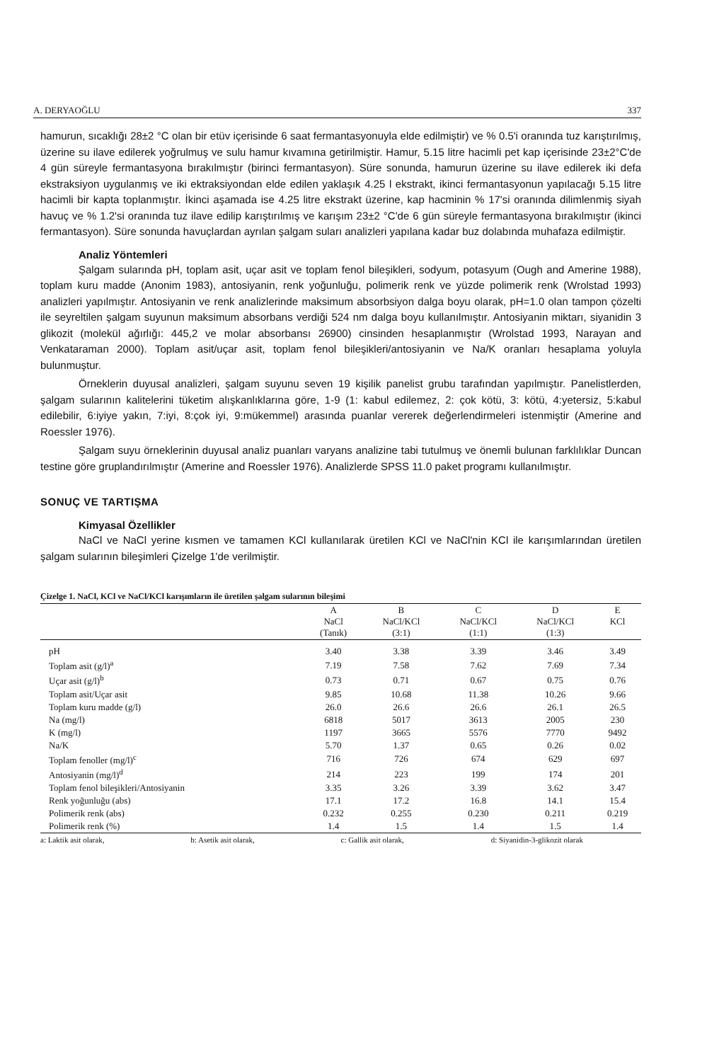A. DERYAOĞLU 337
hamurun, sıcaklığı 28±2 °C olan bir etüv içerisinde 6 saat fermantasyonuyla elde edilmiştir) ve % 0.5'i oranında tuz karıştırılmış, üzerine su ilave edilerek yoğrulmuş ve sulu hamur kıvamına getirilmiştir. Hamur, 5.15 litre hacimli pet kap içerisinde 23±2°C'de 4 gün süreyle fermantasyona bırakılmıştır (birinci fermantasyon). Süre sonunda, hamurun üzerine su ilave edilerek iki defa ekstraksiyon uygulanmış ve iki ektraksiyondan elde edilen yaklaşık 4.25 l ekstrakt, ikinci fermantasyonun yapılacağı 5.15 litre hacimli bir kapta toplanmıştır. İkinci aşamada ise 4.25 litre ekstrakt üzerine, kap hacminin % 17'si oranında dilimlenmiş siyah havuç ve % 1.2'si oranında tuz ilave edilip karıştırılmış ve karışım 23±2 °C'de 6 gün süreyle fermantasyona bırakılmıştır (ikinci fermantasyon). Süre sonunda havuçlardan ayrılan şalgam suları analizleri yapılana kadar buz dolabında muhafaza edilmiştir.
Analiz Yöntemleri
Şalgam sularında pH, toplam asit, uçar asit ve toplam fenol bileşikleri, sodyum, potasyum (Ough and Amerine 1988), toplam kuru madde (Anonim 1983), antosiyanin, renk yoğunluğu, polimerik renk ve yüzde polimerik renk (Wrolstad 1993) analizleri yapılmıştır. Antosiyanin ve renk analizlerinde maksimum absorbsiyon dalga boyu olarak, pH=1.0 olan tampon çözelti ile seyreltilen şalgam suyunun maksimum absorbans verdiği 524 nm dalga boyu kullanılmıştır. Antosiyanin miktarı, siyanidin 3 glikozit (molekül ağırlığı: 445,2 ve molar absorbansı 26900) cinsinden hesaplanmıştır (Wrolstad 1993, Narayan and Venkataraman 2000). Toplam asit/uçar asit, toplam fenol bileşikleri/antosiyanin ve Na/K oranları hesaplama yoluyla bulunmuştur.
Örneklerin duyusal analizleri, şalgam suyunu seven 19 kişilik panelist grubu tarafından yapılmıştır. Panelistlerden, şalgam sularının kalitelerini tüketim alışkanlıklarına göre, 1-9 (1: kabul edilemez, 2: çok kötü, 3: kötü, 4:yetersiz, 5:kabul edilebilir, 6:iyiye yakın, 7:iyi, 8:çok iyi, 9:mükemmel) arasında puanlar vererek değerlendirmeleri istenmiştir (Amerine and Roessler 1976).
Şalgam suyu örneklerinin duyusal analiz puanları varyans analizine tabi tutulmuş ve önemli bulunan farklılıklar Duncan testine göre gruplandırılmıştır (Amerine and Roessler 1976). Analizlerde SPSS 11.0 paket programı kullanılmıştır.
SONUÇ VE TARTIŞMA
Kimyasal Özellikler
NaCl ve NaCl yerine kısmen ve tamamen KCl kullanılarak üretilen KCl ve NaCl'nin KCl ile karışımlarından üretilen şalgam sularının bileşimleri Çizelge 1'de verilmiştir.
Çizelge 1. NaCl, KCl ve NaCl/KCl karışımların ile üretilen şalgam sularının bileşimi
| | A NaCl (Tanık) | B NaCl/KCl (3:1) | C NaCl/KCl (1:1) | D NaCl/KCl (1:3) | E KCl |
| --- | --- | --- | --- | --- | --- |
| pH | 3.40 | 3.38 | 3.39 | 3.46 | 3.49 |
| Toplam asit (g/l)<sup>a</sup> | 7.19 | 7.58 | 7.62 | 7.69 | 7.34 |
| Uçar asit (g/l)<sup>b</sup> | 0.73 | 0.71 | 0.67 | 0.75 | 0.76 |
| Toplam asit/Uçar asit | 9.85 | 10.68 | 11.38 | 10.26 | 9.66 |
| Toplam kuru madde (g/l) | 26.0 | 26.6 | 26.6 | 26.1 | 26.5 |
| Na (mg/l) | 6818 | 5017 | 3613 | 2005 | 230 |
| K (mg/l) | 1197 | 3665 | 5576 | 7770 | 9492 |
| Na/K | 5.70 | 1.37 | 0.65 | 0.26 | 0.02 |
| Toplam fenoller (mg/l)<sup>c</sup> | 716 | 726 | 674 | 629 | 697 |
| Antosiyanin (mg/l)<sup>d</sup> | 214 | 223 | 199 | 174 | 201 |
| Toplam fenol bileşikleri/Antosiyanin | 3.35 | 3.26 | 3.39 | 3.62 | 3.47 |
| Renk yoğunluğu (abs) | 17.1 | 17.2 | 16.8 | 14.1 | 15.4 |
| Polimerik renk (abs) | 0.232 | 0.255 | 0.230 | 0.211 | 0.219 |
| Polimerik renk (%) | 1.4 | 1.5 | 1.4 | 1.5 | 1.4 |
a: Laktik asit olarak, b: Asetik asit olarak, c: Gallik asit olarak, d: Siyanidin-3-glikozit olarak